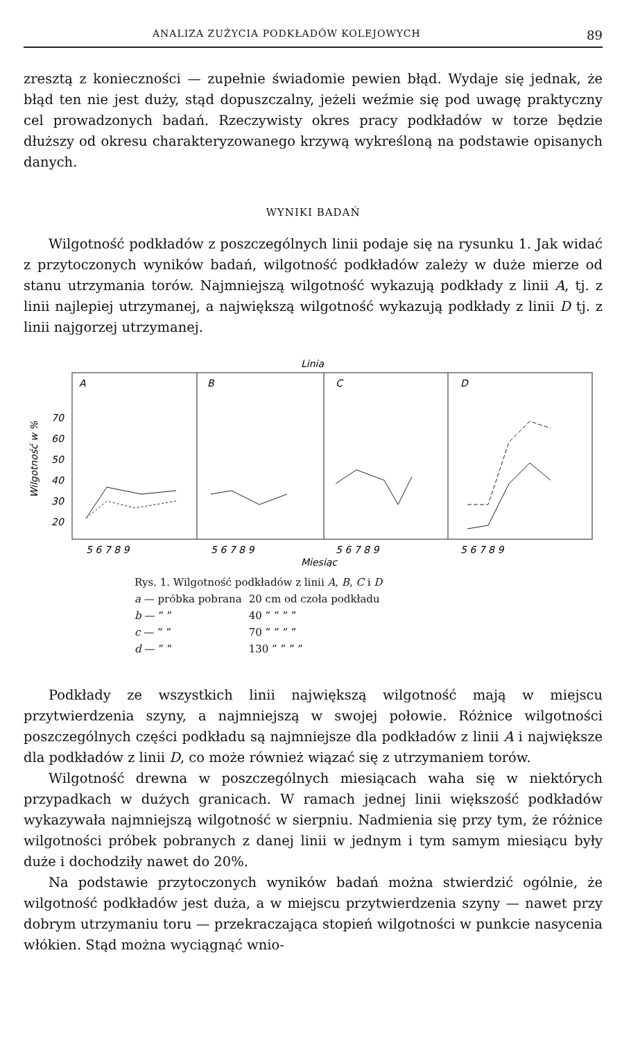ANALIZA ZUŻYCIA PODKŁADÓW KOLEJOWYCH 89
zresztą z konieczności — zupełnie świadomie pewien błąd. Wydaje się jednak, że błąd ten nie jest duży, stąd dopuszczalny, jeżeli weźmie się pod uwagę praktyczny cel prowadzonych badań. Rzeczywisty okres pracy podkładów w torze będzie dłuższy od okresu charakteryzowanego krzywą wykreśloną na podstawie opisanych danych.
WYNIKI BADAŃ
Wilgotność podkładów z poszczególnych linii podaje się na rysunku 1. Jak widać z przytoczonych wyników badań, wilgotność podkładów zależy w duże mierze od stanu utrzymania torów. Najmniejszą wilgotność wykazują podkłady z linii A, tj. z linii najlepiej utrzymanej, a największą wilgotność wykazują podkłady z linii D tj. z linii najgorzej utrzymanej.
Linia
A
B
C
D
70
60
50
40
30
20
Wilgotność w %
5 6 7 8 9
5 6 7 8 9
5 6 7 8 9
5 6 7 8 9
Miesiąc
Rys. 1. Wilgotność podkładów z linii A, B, C i D
| a — próbka pobrana | 20 cm od czoła podkładu |
| b — ” ” | 40 ” ” ” ” |
| c — ” ” | 70 ” ” ” ” |
| d — ” ” | 130 ” ” ” ” |
Podkłady ze wszystkich linii największą wilgotność mają w miejscu przytwierdzenia szyny, a najmniejszą w swojej połowie. Różnice wilgotności poszczególnych części podkładu są najmniejsze dla podkładów z linii A i największe dla podkładów z linii D, co może również wiązać się z utrzymaniem torów.
Wilgotność drewna w poszczególnych miesiącach waha się w niektórych przypadkach w dużych granicach. W ramach jednej linii większość podkładów wykazywała najmniejszą wilgotność w sierpniu. Nadmienia się przy tym, że różnice wilgotności próbek pobranych z danej linii w jednym i tym samym miesiącu były duże i dochodziły nawet do 20%.
Na podstawie przytoczonych wyników badań można stwierdzić ogólnie, że wilgotność podkładów jest duża, a w miejscu przytwierdzenia szyny — nawet przy dobrym utrzymaniu toru — przekraczająca stopień wilgotności w punkcie nasycenia włókien. Stąd można wyciągnąć wnio-